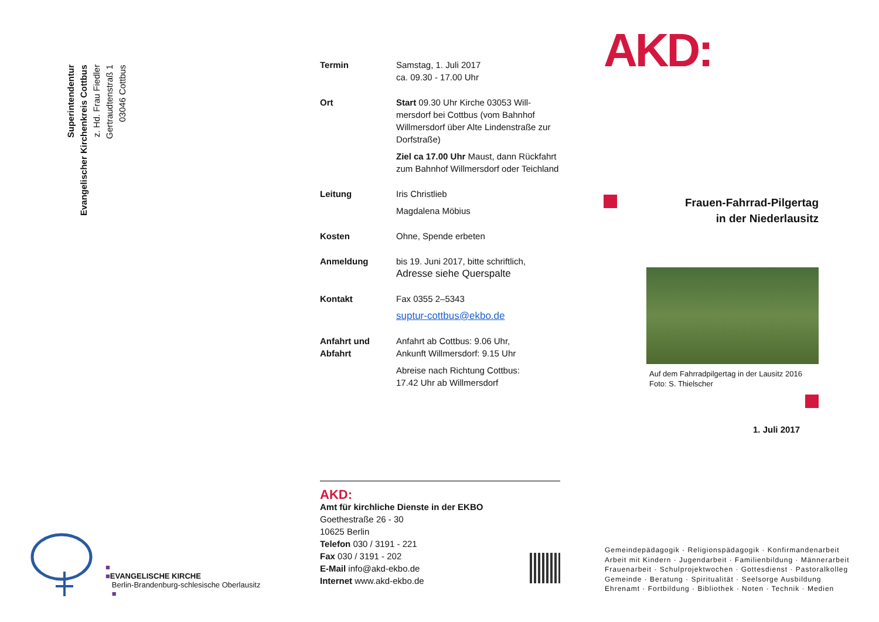Superintendentur
Evangelischer Kirchenkreis Cottbus
z. Hd. Frau Fiedler
Gertraudtenstraß 1
03046 Cottbus
■
■EVANGELISCHE KIRCHE
Berlin-Brandenburg-schlesische Oberlausitz
■
Termin Samstag, 1. Juli 2017
ca. 09.30 - 17.00 Uhr
Ort Start 09.30 Uhr Kirche 03053 Will-mersdorf bei Cottbus (vom Bahnhof Willmersdorf über Alte Lindenstraße zur Dorfstraße)
Ziel ca 17.00 Uhr Maust, dann Rückfahrt zum Bahnhof Willmersdorf oder Teichland
Leitung Iris Christlieb
Magdalena Möbius
Kosten Ohne, Spende erbeten
Anmeldung bis 19. Juni 2017, bitte schriftlich,
Adresse siehe Querspalte
Kontakt Fax 0355 2–5343
suptur-cottbus@ekbo.de
Anfahrt und Abfahrt
Anfahrt ab Cottbus: 9.06 Uhr,
Ankunft Willmersdorf: 9.15 Uhr
Abreise nach Richtung Cottbus:
17.42 Uhr ab Willmersdorf
AKD:
Amt für kirchliche Dienste in der EKBO
Goethestraße 26 - 30
10625 Berlin
Telefon 030 / 3191 - 221
Fax 030 / 3191 - 202
E-Mail info@akd-ekbo.de
Internet www.akd-ekbo.de
AKD:
Frauen-Fahrrad-Pilgertag
in der Niederlausitz
Auf dem Fahrradpilgertag in der Lausitz 2016
Foto: S. Thielscher
1. Juli 2017
Gemeindepädagogik · Religionspädagogik · Konfirmandenarbeit
Arbeit mit Kindern · Jugendarbeit · Familienbildung · Männerarbeit
Frauenarbeit · Schulprojektwochen · Gottesdienst · Pastoralkolleg
Gemeinde · Beratung · Spiritualität · Seelsorge Ausbildung
Ehrenamt · Fortbildung · Bibliothek · Noten · Technik · Medien